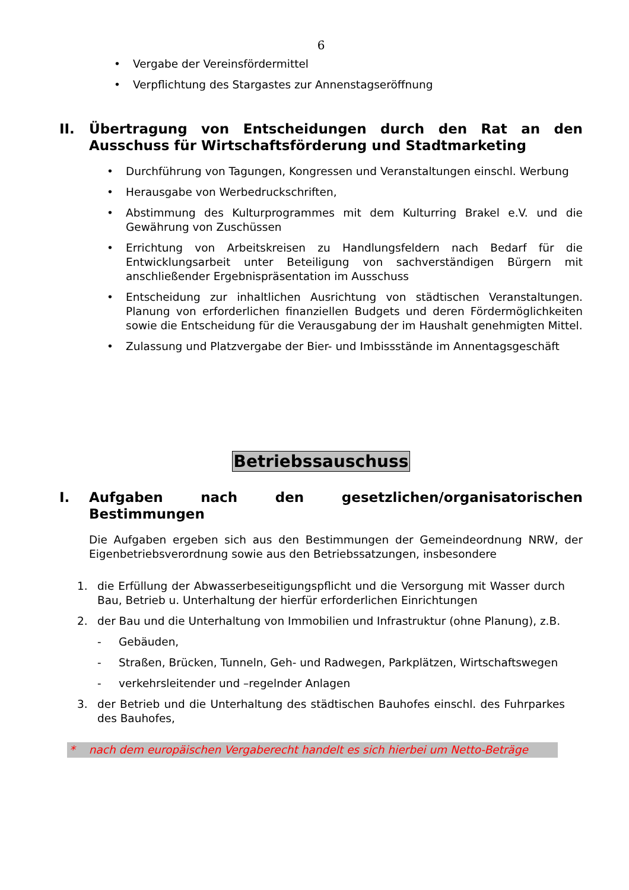6
• Vergabe der Vereinsfördermittel
• Verpflichtung des Stargastes zur Annenstagseröffnung
II. Übertragung von Entscheidungen durch den Rat an den Ausschuss für Wirtschaftsförderung und Stadtmarketing
• Durchführung von Tagungen, Kongressen und Veranstaltungen einschl. Werbung
• Herausgabe von Werbedruckschriften,
• Abstimmung des Kulturprogrammes mit dem Kulturring Brakel e.V. und die Gewährung von Zuschüssen
• Errichtung von Arbeitskreisen zu Handlungsfeldern nach Bedarf für die Entwicklungsarbeit unter Beteiligung von sachverständigen Bürgern mit anschließender Ergebnispräsentation im Ausschuss
• Entscheidung zur inhaltlichen Ausrichtung von städtischen Veranstaltungen. Planung von erforderlichen finanziellen Budgets und deren Fördermöglichkeiten sowie die Entscheidung für die Verausgabung der im Haushalt genehmigten Mittel.
• Zulassung und Platzvergabe der Bier- und Imbissstände im Annentagsgeschäft
Betriebssauschuss
I. Aufgaben nach den gesetzlichen/organisatorischen Bestimmungen
Die Aufgaben ergeben sich aus den Bestimmungen der Gemeindeordnung NRW, der Eigenbetriebsverordnung sowie aus den Betriebssatzungen, insbesondere
1. die Erfüllung der Abwasserbeseitigungspflicht und die Versorgung mit Wasser durch Bau, Betrieb u. Unterhaltung der hierfür erforderlichen Einrichtungen
2. der Bau und die Unterhaltung von Immobilien und Infrastruktur (ohne Planung), z.B.
- Gebäuden,
- Straßen, Brücken, Tunneln, Geh- und Radwegen, Parkplätzen, Wirtschaftswegen
- verkehrsleitender und –regelnder Anlagen
3. der Betrieb und die Unterhaltung des städtischen Bauhofes einschl. des Fuhrparkes des Bauhofes,
* nach dem europäischen Vergaberecht handelt es sich hierbei um Netto-Beträge